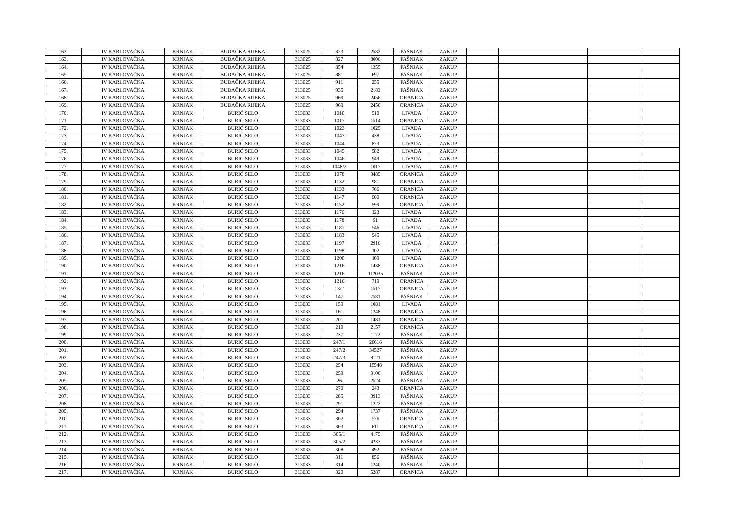| 162. | IV KARLOVAČKA | KRNJAK | BUDAČKA RIJEKA | 313025 | 823 | 2582 | PAŠNJAK | ZAKUP | | | | |
| 163. | IV KARLOVAČKA | KRNJAK | BUDAČKA RIJEKA | 313025 | 827 | 8006 | PAŠNJAK | ZAKUP | | | | |
| 164. | IV KARLOVAČKA | KRNJAK | BUDAČKA RIJEKA | 313025 | 854 | 1255 | PAŠNJAK | ZAKUP | | | | |
| 165. | IV KARLOVAČKA | KRNJAK | BUDAČKA RIJEKA | 313025 | 881 | 697 | PAŠNJAK | ZAKUP | | | | |
| 166. | IV KARLOVAČKA | KRNJAK | BUDAČKA RIJEKA | 313025 | 911 | 255 | PAŠNJAK | ZAKUP | | | | |
| 167. | IV KARLOVAČKA | KRNJAK | BUDAČKA RIJEKA | 313025 | 935 | 2183 | PAŠNJAK | ZAKUP | | | | |
| 168. | IV KARLOVAČKA | KRNJAK | BUDAČKA RIJEKA | 313025 | 969 | 2456 | ORANICA | ZAKUP | | | | |
| 169. | IV KARLOVAČKA | KRNJAK | BUDAČKA RIJEKA | 313025 | 969 | 2456 | ORANICA | ZAKUP | | | | |
| 170. | IV KARLOVAČKA | KRNJAK | BURIĆ SELO | 313033 | 1010 | 510 | LIVADA | ZAKUP | | | | |
| 171. | IV KARLOVAČKA | KRNJAK | BURIĆ SELO | 313033 | 1017 | 1514 | ORANICA | ZAKUP | | | | |
| 172. | IV KARLOVAČKA | KRNJAK | BURIĆ SELO | 313033 | 1023 | 1025 | LIVADA | ZAKUP | | | | |
| 173. | IV KARLOVAČKA | KRNJAK | BURIĆ SELO | 313033 | 1043 | 438 | LIVADA | ZAKUP | | | | |
| 174. | IV KARLOVAČKA | KRNJAK | BURIĆ SELO | 313033 | 1044 | 873 | LIVADA | ZAKUP | | | | |
| 175. | IV KARLOVAČKA | KRNJAK | BURIĆ SELO | 313033 | 1045 | 582 | LIVADA | ZAKUP | | | | |
| 176. | IV KARLOVAČKA | KRNJAK | BURIĆ SELO | 313033 | 1046 | 949 | LIVADA | ZAKUP | | | | |
| 177. | IV KARLOVAČKA | KRNJAK | BURIĆ SELO | 313033 | 1048/2 | 1017 | LIVADA | ZAKUP | | | | |
| 178. | IV KARLOVAČKA | KRNJAK | BURIĆ SELO | 313033 | 1078 | 3485 | ORANICA | ZAKUP | | | | |
| 179. | IV KARLOVAČKA | KRNJAK | BURIĆ SELO | 313033 | 1132 | 981 | ORANICA | ZAKUP | | | | |
| 180. | IV KARLOVAČKA | KRNJAK | BURIĆ SELO | 313033 | 1133 | 766 | ORANICA | ZAKUP | | | | |
| 181. | IV KARLOVAČKA | KRNJAK | BURIĆ SELO | 313033 | 1147 | 960 | ORANICA | ZAKUP | | | | |
| 182. | IV KARLOVAČKA | KRNJAK | BURIĆ SELO | 313033 | 1152 | 599 | ORANICA | ZAKUP | | | | |
| 183. | IV KARLOVAČKA | KRNJAK | BURIĆ SELO | 313033 | 1176 | 123 | LIVADA | ZAKUP | | | | |
| 184. | IV KARLOVAČKA | KRNJAK | BURIĆ SELO | 313033 | 1178 | 51 | LIVADA | ZAKUP | | | | |
| 185. | IV KARLOVAČKA | KRNJAK | BURIĆ SELO | 313033 | 1181 | 546 | LIVADA | ZAKUP | | | | |
| 186. | IV KARLOVAČKA | KRNJAK | BURIĆ SELO | 313033 | 1183 | 945 | LIVADA | ZAKUP | | | | |
| 187. | IV KARLOVAČKA | KRNJAK | BURIĆ SELO | 313033 | 1197 | 2916 | LIVADA | ZAKUP | | | | |
| 188. | IV KARLOVAČKA | KRNJAK | BURIĆ SELO | 313033 | 1198 | 102 | LIVADA | ZAKUP | | | | |
| 189. | IV KARLOVAČKA | KRNJAK | BURIĆ SELO | 313033 | 1200 | 109 | LIVADA | ZAKUP | | | | |
| 190. | IV KARLOVAČKA | KRNJAK | BURIĆ SELO | 313033 | 1216 | 1438 | ORANICA | ZAKUP | | | | |
| 191. | IV KARLOVAČKA | KRNJAK | BURIĆ SELO | 313033 | 1216 | 112035 | PAŠNJAK | ZAKUP | | | | |
| 192. | IV KARLOVAČKA | KRNJAK | BURIĆ SELO | 313033 | 1216 | 719 | ORANICA | ZAKUP | | | | |
| 193. | IV KARLOVAČKA | KRNJAK | BURIĆ SELO | 313033 | 13/2 | 1517 | ORANICA | ZAKUP | | | | |
| 194. | IV KARLOVAČKA | KRNJAK | BURIĆ SELO | 313033 | 147 | 7581 | PAŠNJAK | ZAKUP | | | | |
| 195. | IV KARLOVAČKA | KRNJAK | BURIĆ SELO | 313033 | 159 | 1081 | LIVADA | ZAKUP | | | | |
| 196. | IV KARLOVAČKA | KRNJAK | BURIĆ SELO | 313033 | 161 | 1248 | ORANICA | ZAKUP | | | | |
| 197. | IV KARLOVAČKA | KRNJAK | BURIĆ SELO | 313033 | 201 | 1481 | ORANICA | ZAKUP | | | | |
| 198. | IV KARLOVAČKA | KRNJAK | BURIĆ SELO | 313033 | 219 | 2157 | ORANICA | ZAKUP | | | | |
| 199. | IV KARLOVAČKA | KRNJAK | BURIĆ SELO | 313033 | 237 | 1172 | PAŠNJAK | ZAKUP | | | | |
| 200. | IV KARLOVAČKA | KRNJAK | BURIĆ SELO | 313033 | 247/1 | 20616 | PAŠNJAK | ZAKUP | | | | |
| 201. | IV KARLOVAČKA | KRNJAK | BURIĆ SELO | 313033 | 247/2 | 34527 | PAŠNJAK | ZAKUP | | | | |
| 202. | IV KARLOVAČKA | KRNJAK | BURIĆ SELO | 313033 | 247/3 | 8121 | PAŠNJAK | ZAKUP | | | | |
| 203. | IV KARLOVAČKA | KRNJAK | BURIĆ SELO | 313033 | 254 | 15548 | PAŠNJAK | ZAKUP | | | | |
| 204. | IV KARLOVAČKA | KRNJAK | BURIĆ SELO | 313033 | 259 | 9106 | PAŠNJAK | ZAKUP | | | | |
| 205. | IV KARLOVAČKA | KRNJAK | BURIĆ SELO | 313033 | 26 | 2524 | PAŠNJAK | ZAKUP | | | | |
| 206. | IV KARLOVAČKA | KRNJAK | BURIĆ SELO | 313033 | 270 | 243 | ORANICA | ZAKUP | | | | |
| 207. | IV KARLOVAČKA | KRNJAK | BURIĆ SELO | 313033 | 285 | 3913 | PAŠNJAK | ZAKUP | | | | |
| 208. | IV KARLOVAČKA | KRNJAK | BURIĆ SELO | 313033 | 291 | 1222 | PAŠNJAK | ZAKUP | | | | |
| 209. | IV KARLOVAČKA | KRNJAK | BURIĆ SELO | 313033 | 294 | 1737 | PAŠNJAK | ZAKUP | | | | |
| 210. | IV KARLOVAČKA | KRNJAK | BURIĆ SELO | 313033 | 302 | 576 | ORANICA | ZAKUP | | | | |
| 211. | IV KARLOVAČKA | KRNJAK | BURIĆ SELO | 313033 | 303 | 611 | ORANICA | ZAKUP | | | | |
| 212. | IV KARLOVAČKA | KRNJAK | BURIĆ SELO | 313033 | 305/1 | 4175 | PAŠNJAK | ZAKUP | | | | |
| 213. | IV KARLOVAČKA | KRNJAK | BURIĆ SELO | 313033 | 305/2 | 4233 | PAŠNJAK | ZAKUP | | | | |
| 214. | IV KARLOVAČKA | KRNJAK | BURIĆ SELO | 313033 | 308 | 492 | PAŠNJAK | ZAKUP | | | | |
| 215. | IV KARLOVAČKA | KRNJAK | BURIĆ SELO | 313033 | 311 | 856 | PAŠNJAK | ZAKUP | | | | |
| 216. | IV KARLOVAČKA | KRNJAK | BURIĆ SELO | 313033 | 314 | 1240 | PAŠNJAK | ZAKUP | | | | |
| 217. | IV KARLOVAČKA | KRNJAK | BURIĆ SELO | 313033 | 320 | 5287 | ORANICA | ZAKUP | | | | |